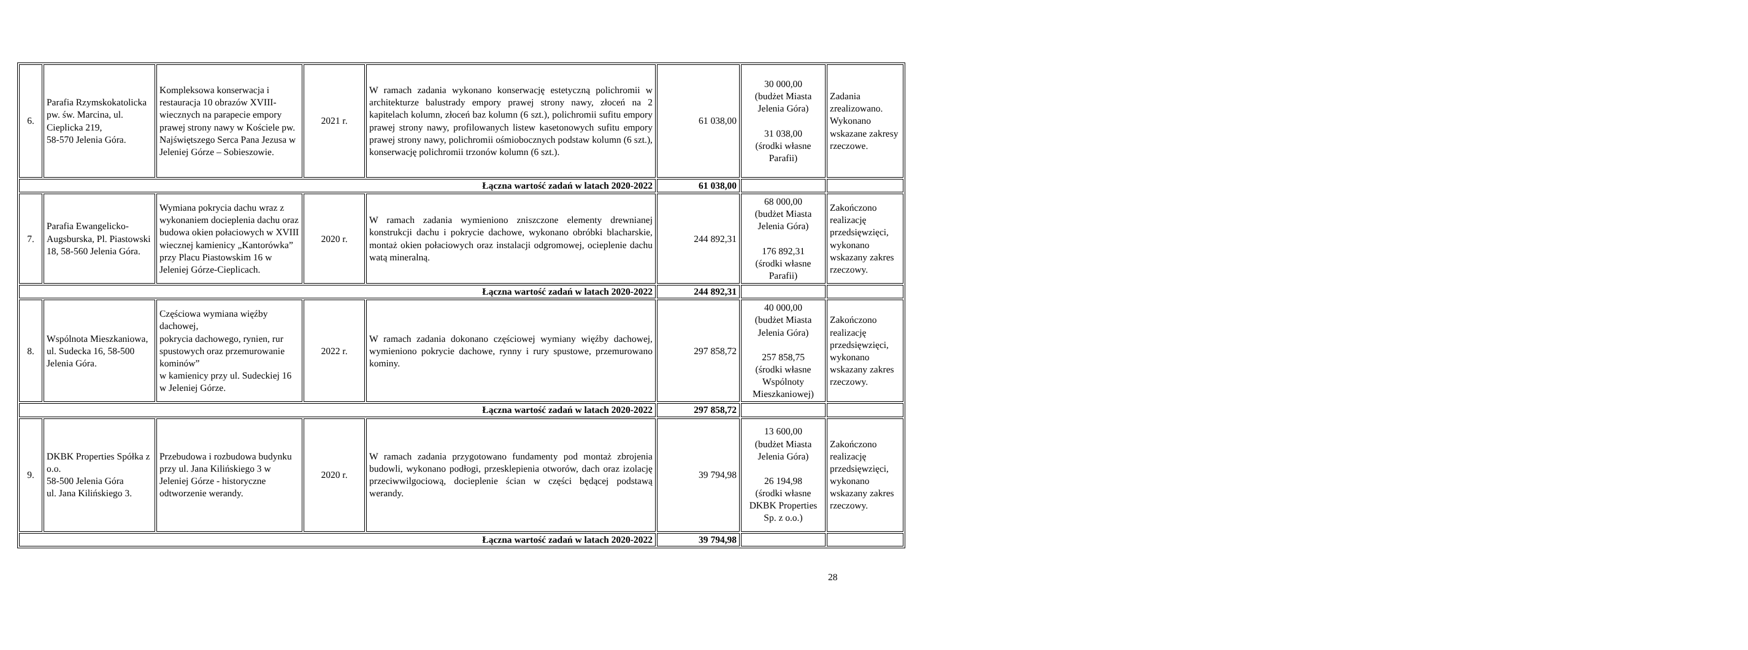| 6. | Parafia Rzymskokatolicka pw. św. Marcina, ul. Cieplicka 219, 58-570 Jelenia Góra. | Kompleksowa konserwacja i restauracja 10 obrazów XVIII-wiecznych na parapecie empory prawej strony nawy w Kościele pw. Najświętszego Serca Pana Jezusa w Jeleniej Górze – Sobieszowie. | 2021 r. | W ramach zadania wykonano konserwację estetyczną polichromii w architekturze balustrady empory prawej strony nawy, złoceń na 2 kapitelach kolumn, złoceń baz kolumn (6 szt.), polichromii sufitu empory prawej strony nawy, profilowanych listew kasetonowych sufitu empory prawej strony nawy, polichromii ośmiobocznych podstaw kolumn (6 szt.), konserwację polichromii trzonów kolumn (6 szt.). | 61 038,00 | 30 000,00 (budżet Miasta Jelenia Góra) 31 038,00 (środki własne Parafii) | Zadania zrealizowano. Wykonano wskazane zakresy rzeczowe. |
| Łączna wartość zadań w latach 2020-2022 | | | | | 61 038,00 | | |
| 7. | Parafia Ewangelicko-Augsburska, Pl. Piastowski 18, 58-560 Jelenia Góra. | Wymiana pokrycia dachu wraz z wykonaniem docieplenia dachu oraz budowa okien połaciowych w XVIII wiecznej kamienicy „Kantorówka” przy Placu Piastowskim 16 w Jeleniej Górze-Cieplicach. | 2020 r. | W ramach zadania wymieniono zniszczone elementy drewnianej konstrukcji dachu i pokrycie dachowe, wykonano obróbki blacharskie, montaż okien połaciowych oraz instalacji odgromowej, ocieplenie dachu watą mineralną. | 244 892,31 | 68 000,00 (budżet Miasta Jelenia Góra) 176 892,31 (środki własne Parafii) | Zakończono realizację przedsięwzięci, wykonano wskazany zakres rzeczowy. |
| Łączna wartość zadań w latach 2020-2022 | | | | | 244 892,31 | | |
| 8. | Wspólnota Mieszkaniowa, ul. Sudecka 16, 58-500 Jelenia Góra. | Częściowa wymiana więźby dachowej, pokrycia dachowego, rynien, rur spustowych oraz przemurowanie kominów” w kamienicy przy ul. Sudeckiej 16 w Jeleniej Górze. | 2022 r. | W ramach zadania dokonano częściowej wymiany więźby dachowej, wymieniono pokrycie dachowe, rynny i rury spustowe, przemurowano kominy. | 297 858,72 | 40 000,00 (budżet Miasta Jelenia Góra) 257 858,75 (środki własne Wspólnoty Mieszkaniowej) | Zakończono realizację przedsięwzięci, wykonano wskazany zakres rzeczowy. |
| Łączna wartość zadań w latach 2020-2022 | | | | | 297 858,72 | | |
| 9. | DKBK Properties Spółka z o.o. 58-500 Jelenia Góra ul. Jana Kilińskiego 3. | Przebudowa i rozbudowa budynku przy ul. Jana Kilińskiego 3 w Jeleniej Górze - historyczne odtworzenie werandy. | 2020 r. | W ramach zadania przygotowano fundamenty pod montaż zbrojenia budowli, wykonano podłogi, przesklepienia otworów, dach oraz izolację przeciwwilgociową, docieplenie ścian w części będącej podstawą werandy. | 39 794,98 | 13 600,00 (budżet Miasta Jelenia Góra) 26 194,98 (środki własne DKBK Properties Sp. z o.o.) | Zakończono realizację przedsięwzięci, wykonano wskazany zakres rzeczowy. |
| Łączna wartość zadań w latach 2020-2022 | | | | | 39 794,98 | | |
28